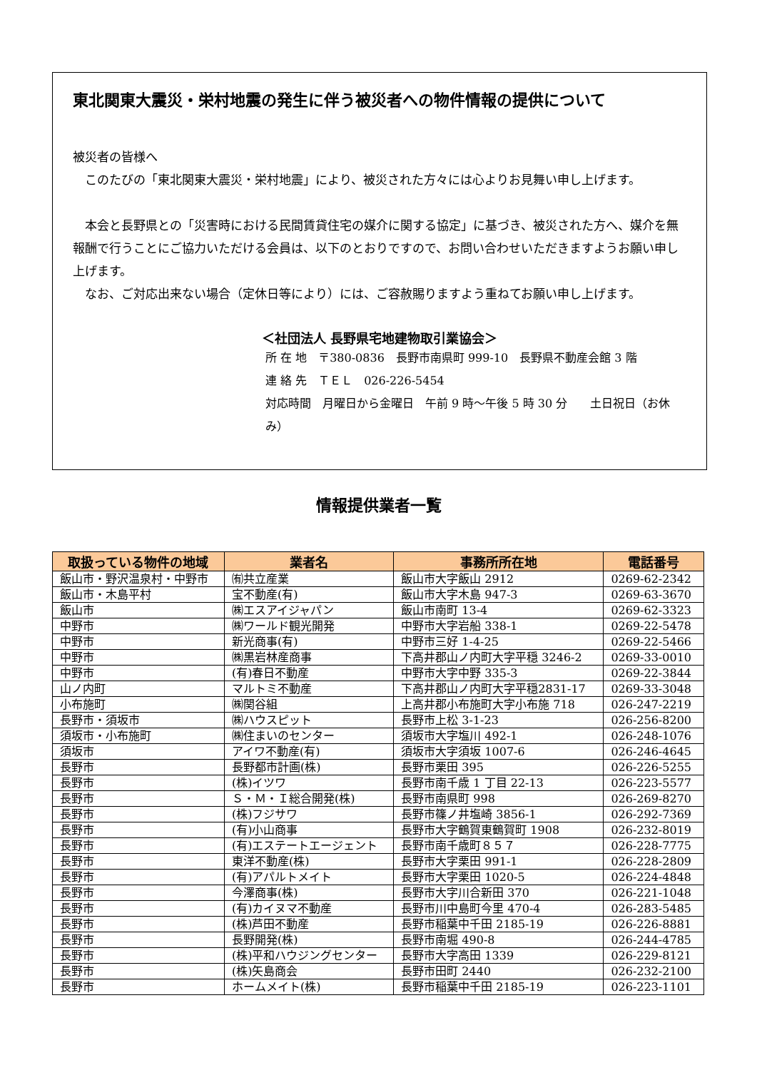東北関東大震災・栄村地震の発生に伴う被災者への物件情報の提供について
被災者の皆様へ
　このたびの「東北関東大震災・栄村地震」により、被災された方々には心よりお見舞い申し上げます。
　本会と長野県との「災害時における民間賃貸住宅の媒介に関する協定」に基づき、被災された方へ、媒介を無報酬で行うことにご協力いただける会員は、以下のとおりですので、お問い合わせいただきますようお願い申し上げます。
　なお、ご対応出来ない場合（定休日等により）には、ご容赦賜りますよう重ねてお願い申し上げます。
＜社団法人 長野県宅地建物取引業協会＞
所 在 地　〒380-0836　長野市南県町 999-10　長野県不動産会館 3 階
連 絡 先　ＴＥＬ　026-226-5454
対応時間　月曜日から金曜日　午前 9 時～午後 5 時 30 分　　土日祝日（お休み）
情報提供業者一覧
| 取扱っている物件の地域 | 業者名 | 事務所所在地 | 電話番号 |
| --- | --- | --- | --- |
| 飯山市・野沢温泉村・中野市 | ㈲共立産業 | 飯山市大字飯山 2912 | 0269-62-2342 |
| 飯山市・木島平村 | 宝不動産(有) | 飯山市大字木島 947-3 | 0269-63-3670 |
| 飯山市 | ㈱エスアイジャパン | 飯山市南町 13-4 | 0269-62-3323 |
| 中野市 | ㈱ワールド観光開発 | 中野市大字岩船 338-1 | 0269-22-5478 |
| 中野市 | 新光商事(有) | 中野市三好 1-4-25 | 0269-22-5466 |
| 中野市 | ㈱黒岩林産商事 | 下高井郡山ノ内町大字平穏 3246-2 | 0269-33-0010 |
| 中野市 | (有)春日不動産 | 中野市大字中野 335-3 | 0269-22-3844 |
| 山ノ内町 | マルトミ不動産 | 下高井郡山ノ内町大字平穏2831-17 | 0269-33-3048 |
| 小布施町 | ㈱関谷組 | 上高井郡小布施町大字小布施 718 | 026-247-2219 |
| 長野市・須坂市 | ㈱ハウスピット | 長野市上松 3-1-23 | 026-256-8200 |
| 須坂市・小布施町 | ㈱住まいのセンター | 須坂市大字塩川 492-1 | 026-248-1076 |
| 須坂市 | アイワ不動産(有) | 須坂市大字須坂 1007-6 | 026-246-4645 |
| 長野市 | 長野都市計画(株) | 長野市栗田 395 | 026-226-5255 |
| 長野市 | (株)イツワ | 長野市南千歳 1 丁目 22-13 | 026-223-5577 |
| 長野市 | Ｓ・Ｍ・Ｉ総合開発(株) | 長野市南県町 998 | 026-269-8270 |
| 長野市 | (株)フジサワ | 長野市篠ノ井塩崎 3856-1 | 026-292-7369 |
| 長野市 | (有)小山商事 | 長野市大字鶴賀東鶴賀町 1908 | 026-232-8019 |
| 長野市 | (有)エステートエージェント | 長野市南千歳町８５７ | 026-228-7775 |
| 長野市 | 東洋不動産(株) | 長野市大字栗田 991-1 | 026-228-2809 |
| 長野市 | (有)アパルトメイト | 長野市大字栗田 1020-5 | 026-224-4848 |
| 長野市 | 今澤商事(株) | 長野市大字川合新田 370 | 026-221-1048 |
| 長野市 | (有)カイヌマ不動産 | 長野市川中島町今里 470-4 | 026-283-5485 |
| 長野市 | (株)芦田不動産 | 長野市稲葉中千田 2185-19 | 026-226-8881 |
| 長野市 | 長野開発(株) | 長野市南堀 490-8 | 026-244-4785 |
| 長野市 | (株)平和ハウジングセンター | 長野市大字高田 1339 | 026-229-8121 |
| 長野市 | (株)矢島商会 | 長野市田町 2440 | 026-232-2100 |
| 長野市 | ホームメイト(株) | 長野市稲葉中千田 2185-19 | 026-223-1101 |